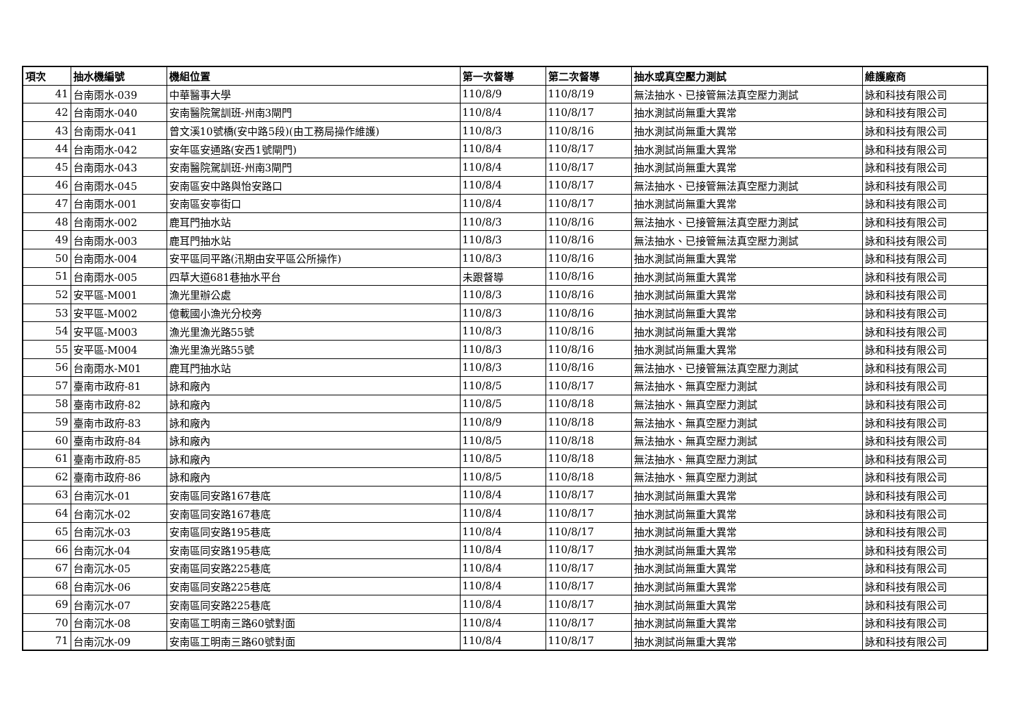| 項次 | 抽水機編號 | 機組位置 | 第一次督導 | 第二次督導 | 抽水或真空壓力測試 | 維護廠商 |
| --- | --- | --- | --- | --- | --- | --- |
| 41 | 台南雨水-039 | 中華醫事大學 | 110/8/9 | 110/8/19 | 無法抽水、已接管無法真空壓力測試 | 詠和科技有限公司 |
| 42 | 台南雨水-040 | 安南醫院駕訓班-州南3閘門 | 110/8/4 | 110/8/17 | 抽水測試尚無重大異常 | 詠和科技有限公司 |
| 43 | 台南雨水-041 | 曾文溪10號橋(安中路5段)(由工務局操作維護) | 110/8/3 | 110/8/16 | 抽水測試尚無重大異常 | 詠和科技有限公司 |
| 44 | 台南雨水-042 | 安年區安通路(安西1號閘門) | 110/8/4 | 110/8/17 | 抽水測試尚無重大異常 | 詠和科技有限公司 |
| 45 | 台南雨水-043 | 安南醫院駕訓班-州南3閘門 | 110/8/4 | 110/8/17 | 抽水測試尚無重大異常 | 詠和科技有限公司 |
| 46 | 台南雨水-045 | 安南區安中路與怡安路口 | 110/8/4 | 110/8/17 | 無法抽水、已接管無法真空壓力測試 | 詠和科技有限公司 |
| 47 | 台南雨水-001 | 安南區安寧街口 | 110/8/4 | 110/8/17 | 抽水測試尚無重大異常 | 詠和科技有限公司 |
| 48 | 台南雨水-002 | 鹿耳門抽水站 | 110/8/3 | 110/8/16 | 無法抽水、已接管無法真空壓力測試 | 詠和科技有限公司 |
| 49 | 台南雨水-003 | 鹿耳門抽水站 | 110/8/3 | 110/8/16 | 無法抽水、已接管無法真空壓力測試 | 詠和科技有限公司 |
| 50 | 台南雨水-004 | 安平區同平路(汛期由安平區公所操作) | 110/8/3 | 110/8/16 | 抽水測試尚無重大異常 | 詠和科技有限公司 |
| 51 | 台南雨水-005 | 四草大道681巷抽水平台 | 未跟督導 | 110/8/16 | 抽水測試尚無重大異常 | 詠和科技有限公司 |
| 52 | 安平區-M001 | 漁光里辦公處 | 110/8/3 | 110/8/16 | 抽水測試尚無重大異常 | 詠和科技有限公司 |
| 53 | 安平區-M002 | 億載國小漁光分校旁 | 110/8/3 | 110/8/16 | 抽水測試尚無重大異常 | 詠和科技有限公司 |
| 54 | 安平區-M003 | 漁光里漁光路55號 | 110/8/3 | 110/8/16 | 抽水測試尚無重大異常 | 詠和科技有限公司 |
| 55 | 安平區-M004 | 漁光里漁光路55號 | 110/8/3 | 110/8/16 | 抽水測試尚無重大異常 | 詠和科技有限公司 |
| 56 | 台南雨水-M01 | 鹿耳門抽水站 | 110/8/3 | 110/8/16 | 無法抽水、已接管無法真空壓力測試 | 詠和科技有限公司 |
| 57 | 臺南市政府-81 | 詠和廠內 | 110/8/5 | 110/8/17 | 無法抽水、無真空壓力測試 | 詠和科技有限公司 |
| 58 | 臺南市政府-82 | 詠和廠內 | 110/8/5 | 110/8/18 | 無法抽水、無真空壓力測試 | 詠和科技有限公司 |
| 59 | 臺南市政府-83 | 詠和廠內 | 110/8/9 | 110/8/18 | 無法抽水、無真空壓力測試 | 詠和科技有限公司 |
| 60 | 臺南市政府-84 | 詠和廠內 | 110/8/5 | 110/8/18 | 無法抽水、無真空壓力測試 | 詠和科技有限公司 |
| 61 | 臺南市政府-85 | 詠和廠內 | 110/8/5 | 110/8/18 | 無法抽水、無真空壓力測試 | 詠和科技有限公司 |
| 62 | 臺南市政府-86 | 詠和廠內 | 110/8/5 | 110/8/18 | 無法抽水、無真空壓力測試 | 詠和科技有限公司 |
| 63 | 台南沉水-01 | 安南區同安路167巷底 | 110/8/4 | 110/8/17 | 抽水測試尚無重大異常 | 詠和科技有限公司 |
| 64 | 台南沉水-02 | 安南區同安路167巷底 | 110/8/4 | 110/8/17 | 抽水測試尚無重大異常 | 詠和科技有限公司 |
| 65 | 台南沉水-03 | 安南區同安路195巷底 | 110/8/4 | 110/8/17 | 抽水測試尚無重大異常 | 詠和科技有限公司 |
| 66 | 台南沉水-04 | 安南區同安路195巷底 | 110/8/4 | 110/8/17 | 抽水測試尚無重大異常 | 詠和科技有限公司 |
| 67 | 台南沉水-05 | 安南區同安路225巷底 | 110/8/4 | 110/8/17 | 抽水測試尚無重大異常 | 詠和科技有限公司 |
| 68 | 台南沉水-06 | 安南區同安路225巷底 | 110/8/4 | 110/8/17 | 抽水測試尚無重大異常 | 詠和科技有限公司 |
| 69 | 台南沉水-07 | 安南區同安路225巷底 | 110/8/4 | 110/8/17 | 抽水測試尚無重大異常 | 詠和科技有限公司 |
| 70 | 台南沉水-08 | 安南區工明南三路60號對面 | 110/8/4 | 110/8/17 | 抽水測試尚無重大異常 | 詠和科技有限公司 |
| 71 | 台南沉水-09 | 安南區工明南三路60號對面 | 110/8/4 | 110/8/17 | 抽水測試尚無重大異常 | 詠和科技有限公司 |